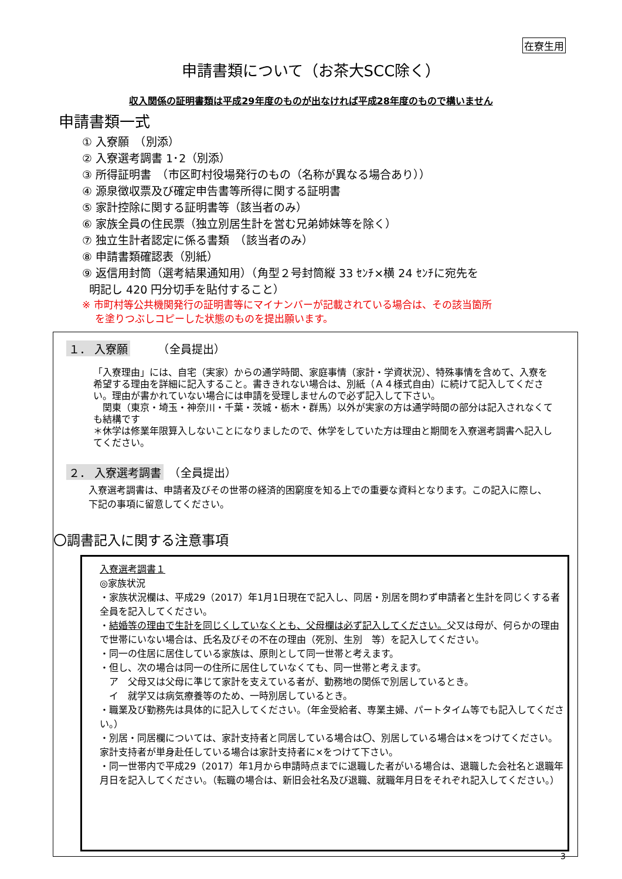在寮生用
申請書類について（お茶大SCC除く）
収入関係の証明書類は平成29年度のものが出なければ平成28年度のもので構いません
申請書類一式
① 入寮願　（別添）
② 入寮選考調書 1･2（別添）
③ 所得証明書　（市区町村役場発行のもの（名称が異なる場合あり））
④ 源泉徴収票及び確定申告書等所得に関する証明書
⑤ 家計控除に関する証明書等（該当者のみ）
⑥ 家族全員の住民票（独立別居生計を営む兄弟姉妹等を除く）
⑦ 独立生計者認定に係る書類　（該当者のみ）
⑧ 申請書類確認表（別紙）
⑨ 返信用封筒（選考結果通知用）（角型２号封筒縦 33 ｾﾝﾁ×横 24 ｾﾝﾁに宛先を
明記し 420 円分切手を貼付すること）
※ 市町村等公共機関発行の証明書等にマイナンバーが記載されている場合は、その該当箇所
を塗りつぶしコピーした状態のものを提出願います。
１． 入寮願　　　（全員提出）
「入寮理由」には、自宅（実家）からの通学時間、家庭事情（家計・学資状況）、特殊事情を含めて、入寮を希望する理由を詳細に記入すること。書ききれない場合は、別紙（Ａ４様式自由）に続けて記入してください。理由が書かれていない場合には申請を受理しませんので必ず記入して下さい。
　関東（東京・埼玉・神奈川・千葉・茨城・栃木・群馬）以外が実家の方は通学時間の部分は記入されなくても結構です
＊休学は修業年限算入しないことになりましたので、休学をしていた方は理由と期間を入寮選考調書へ記入してください。
２． 入寮選考調書　（全員提出）
入寮選考調書は、申請者及びその世帯の経済的困窮度を知る上での重要な資料となります。この記入に際し、下記の事項に留意してください。
〇調書記入に関する注意事項
入寮選考調書１
◎家族状況
・家族状況欄は、平成29（2017）年1月1日現在で記入し、同居・別居を問わず申請者と生計を同じくする者全員を記入してください。
・結婚等の理由で生計を同じくしていなくとも、父母欄は必ず記入してください。父又は母が、何らかの理由で世帯にいない場合は、氏名及びその不在の理由（死別、生別　等）を記入してください。
・同一の住居に居住している家族は、原則として同一世帯と考えます。
・但し、次の場合は同一の住所に居住していなくても、同一世帯と考えます。
　ア　父母又は父母に準じて家計を支えている者が、勤務地の関係で別居しているとき。
　イ　就学又は病気療養等のため、一時別居しているとき。
・職業及び勤務先は具体的に記入してください。（年金受給者、専業主婦、パートタイム等でも記入してください。）
・別居・同居欄については、家計支持者と同居している場合は〇、別居している場合は×をつけてください。家計支持者が単身赴任している場合は家計支持者に×をつけて下さい。
・同一世帯内で平成29（2017）年1月から申請時点までに退職した者がいる場合は、退職した会社名と退職年月日を記入してください。（転職の場合は、新旧会社名及び退職、就職年月日をそれぞれ記入してください。）
3